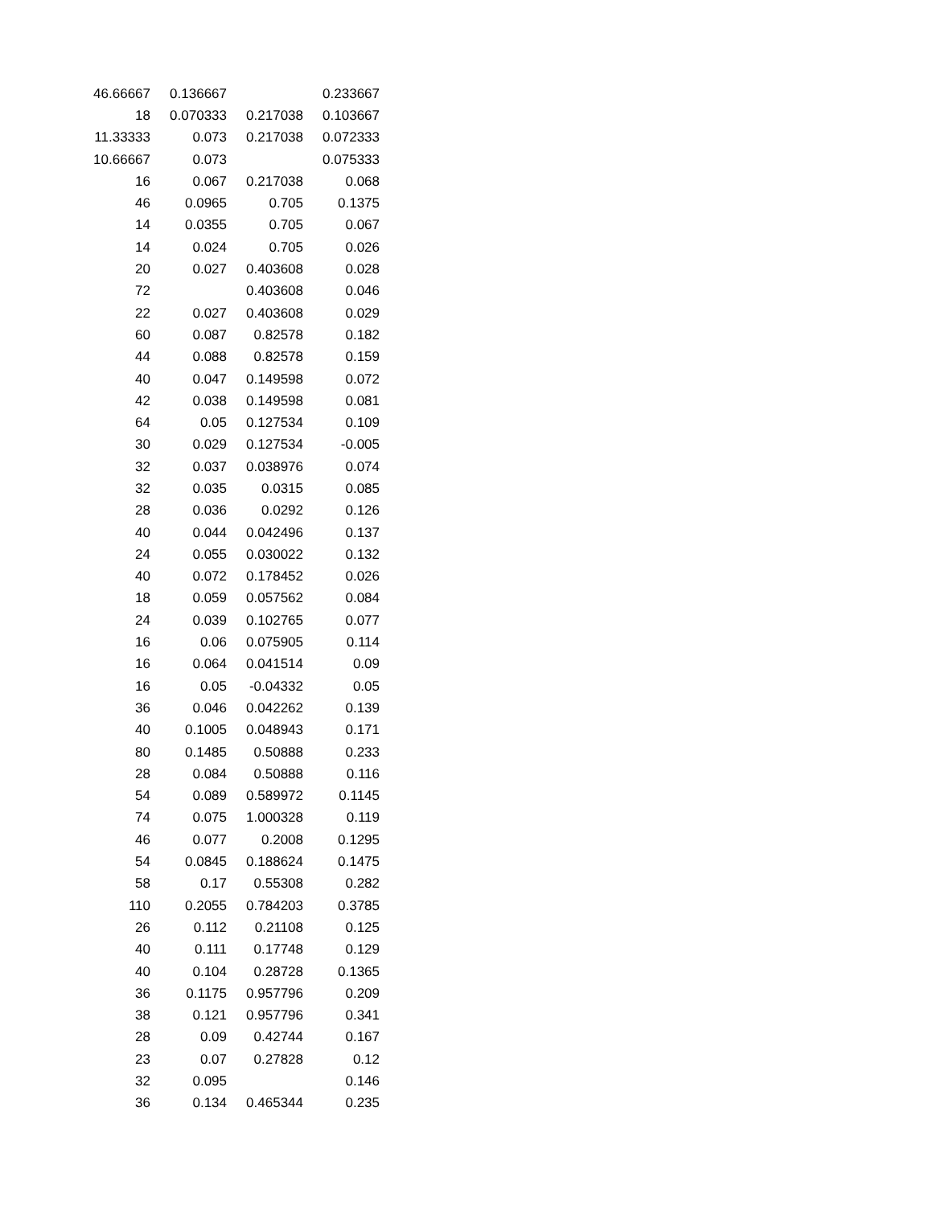| 46.66667 | 0.136667 | | 0.233667 |
| 18 | 0.070333 | 0.217038 | 0.103667 |
| 11.33333 | 0.073 | 0.217038 | 0.072333 |
| 10.66667 | 0.073 | | 0.075333 |
| 16 | 0.067 | 0.217038 | 0.068 |
| 46 | 0.0965 | 0.705 | 0.1375 |
| 14 | 0.0355 | 0.705 | 0.067 |
| 14 | 0.024 | 0.705 | 0.026 |
| 20 | 0.027 | 0.403608 | 0.028 |
| 72 | | 0.403608 | 0.046 |
| 22 | 0.027 | 0.403608 | 0.029 |
| 60 | 0.087 | 0.82578 | 0.182 |
| 44 | 0.088 | 0.82578 | 0.159 |
| 40 | 0.047 | 0.149598 | 0.072 |
| 42 | 0.038 | 0.149598 | 0.081 |
| 64 | 0.05 | 0.127534 | 0.109 |
| 30 | 0.029 | 0.127534 | -0.005 |
| 32 | 0.037 | 0.038976 | 0.074 |
| 32 | 0.035 | 0.0315 | 0.085 |
| 28 | 0.036 | 0.0292 | 0.126 |
| 40 | 0.044 | 0.042496 | 0.137 |
| 24 | 0.055 | 0.030022 | 0.132 |
| 40 | 0.072 | 0.178452 | 0.026 |
| 18 | 0.059 | 0.057562 | 0.084 |
| 24 | 0.039 | 0.102765 | 0.077 |
| 16 | 0.06 | 0.075905 | 0.114 |
| 16 | 0.064 | 0.041514 | 0.09 |
| 16 | 0.05 | -0.04332 | 0.05 |
| 36 | 0.046 | 0.042262 | 0.139 |
| 40 | 0.1005 | 0.048943 | 0.171 |
| 80 | 0.1485 | 0.50888 | 0.233 |
| 28 | 0.084 | 0.50888 | 0.116 |
| 54 | 0.089 | 0.589972 | 0.1145 |
| 74 | 0.075 | 1.000328 | 0.119 |
| 46 | 0.077 | 0.2008 | 0.1295 |
| 54 | 0.0845 | 0.188624 | 0.1475 |
| 58 | 0.17 | 0.55308 | 0.282 |
| 110 | 0.2055 | 0.784203 | 0.3785 |
| 26 | 0.112 | 0.21108 | 0.125 |
| 40 | 0.111 | 0.17748 | 0.129 |
| 40 | 0.104 | 0.28728 | 0.1365 |
| 36 | 0.1175 | 0.957796 | 0.209 |
| 38 | 0.121 | 0.957796 | 0.341 |
| 28 | 0.09 | 0.42744 | 0.167 |
| 23 | 0.07 | 0.27828 | 0.12 |
| 32 | 0.095 | | 0.146 |
| 36 | 0.134 | 0.465344 | 0.235 |